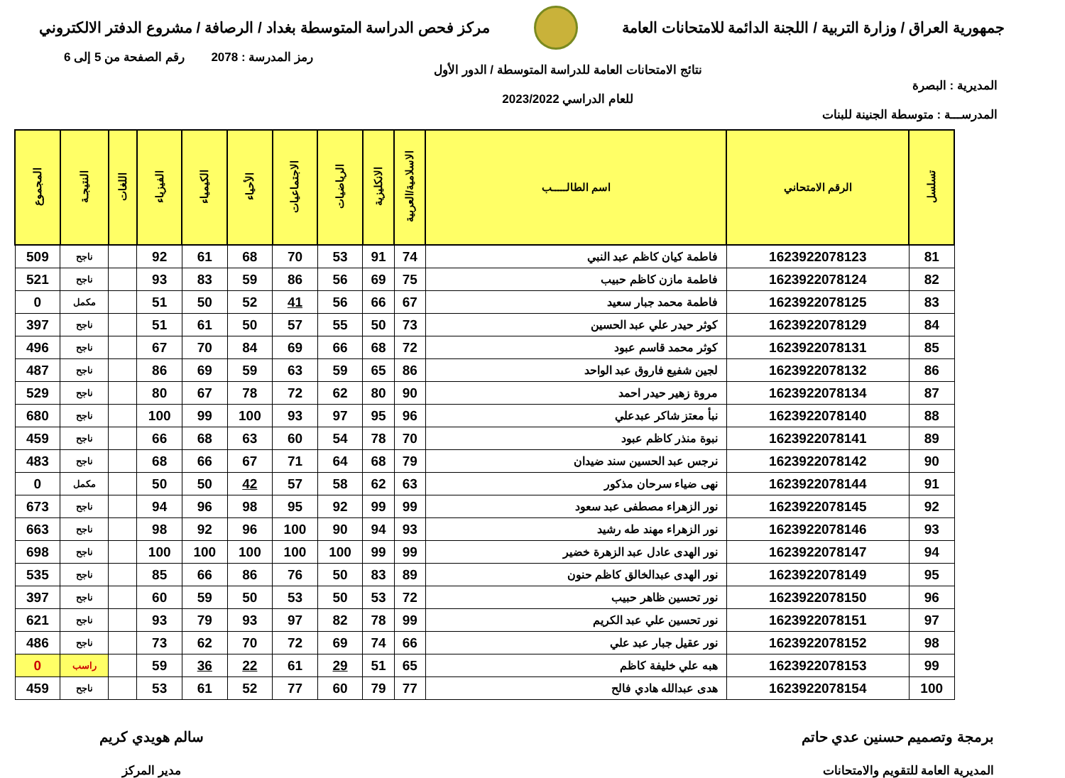جمهورية العراق / وزارة التربية / اللجنة الدائمة للامتحانات العامة
مركز فحص الدراسة المتوسطة بغداد / الرصافة / مشروع الدفتر الالكتروني
المديرية : البصرة
المدرســـة : متوسطة الجنينة للبنات
نتائج الامتحانات العامة للدراسة المتوسطة / الدور الأول
للعام الدراسي 2023/2022
رمز المدرسة : 2078 رقم الصفحة من 5 إلى 6
| تسلسل | الرقم الامتحاني | اسم الطالـــــب | الاسلامية/العربية | الانكليزية | الرياضيات | الاجتماعيات | الأحياء | الكيمياء | الفيزياء | اللغات | النتيجـة | المجموع |
| --- | --- | --- | --- | --- | --- | --- | --- | --- | --- | --- | --- | --- |
| 81 | 1623922078123 | فاطمة كيان كاظم عبد النبي | 74 | 91 | 53 | 70 | 68 | 61 | 92 | | ناجح | 509 |
| 82 | 1623922078124 | فاطمة مازن كاظم حبيب | 75 | 69 | 56 | 86 | 59 | 83 | 93 | | ناجح | 521 |
| 83 | 1623922078125 | فاطمة محمد جبار سعيد | 67 | 66 | 56 | 41 | 52 | 50 | 51 | | مكمل | 0 |
| 84 | 1623922078129 | كوثر حيدر علي عبد الحسين | 73 | 50 | 55 | 57 | 50 | 61 | 51 | | ناجح | 397 |
| 85 | 1623922078131 | كوثر محمد قاسم عبود | 72 | 68 | 66 | 69 | 84 | 70 | 67 | | ناجح | 496 |
| 86 | 1623922078132 | لجين شفيع فاروق عبد الواحد | 86 | 65 | 59 | 63 | 59 | 69 | 86 | | ناجح | 487 |
| 87 | 1623922078134 | مروة زهير حيدر احمد | 90 | 80 | 62 | 72 | 78 | 67 | 80 | | ناجح | 529 |
| 88 | 1623922078140 | نبأ معتز شاكر عبدعلي | 96 | 95 | 97 | 93 | 100 | 99 | 100 | | ناجح | 680 |
| 89 | 1623922078141 | نبوة منذر كاظم عبود | 70 | 78 | 54 | 60 | 63 | 68 | 66 | | ناجح | 459 |
| 90 | 1623922078142 | نرجس عبد الحسين سند ضيدان | 79 | 68 | 64 | 71 | 67 | 66 | 68 | | ناجح | 483 |
| 91 | 1623922078144 | نهى ضياء سرحان مذكور | 63 | 62 | 58 | 57 | 42 | 50 | 50 | | مكمل | 0 |
| 92 | 1623922078145 | نور الزهراء مصطفى عبد سعود | 99 | 99 | 92 | 95 | 98 | 96 | 94 | | ناجح | 673 |
| 93 | 1623922078146 | نور الزهراء مهند طه رشيد | 93 | 94 | 90 | 100 | 96 | 92 | 98 | | ناجح | 663 |
| 94 | 1623922078147 | نور الهدى عادل عبد الزهرة خضير | 99 | 99 | 100 | 100 | 100 | 100 | 100 | | ناجح | 698 |
| 95 | 1623922078149 | نور الهدى عبدالخالق كاظم حنون | 89 | 83 | 50 | 76 | 86 | 66 | 85 | | ناجح | 535 |
| 96 | 1623922078150 | نور تحسين ظاهر حبيب | 72 | 53 | 50 | 53 | 50 | 59 | 60 | | ناجح | 397 |
| 97 | 1623922078151 | نور تحسين علي عبد الكريم | 99 | 78 | 82 | 97 | 93 | 79 | 93 | | ناجح | 621 |
| 98 | 1623922078152 | نور عقيل جبار عبد علي | 66 | 74 | 69 | 72 | 70 | 62 | 73 | | ناجح | 486 |
| 99 | 1623922078153 | هبه علي خليفة كاظم | 65 | 51 | 29 | 61 | 22 | 36 | 59 | | راسب | 0 |
| 100 | 1623922078154 | هدى عبدالله هادي فالح | 77 | 79 | 60 | 77 | 52 | 61 | 53 | | ناجح | 459 |
برمجة وتصميم حسنين عدي حاتم
المديرية العامة للتقويم والامتحانات
سالم هويدي كريم
مدير المركز